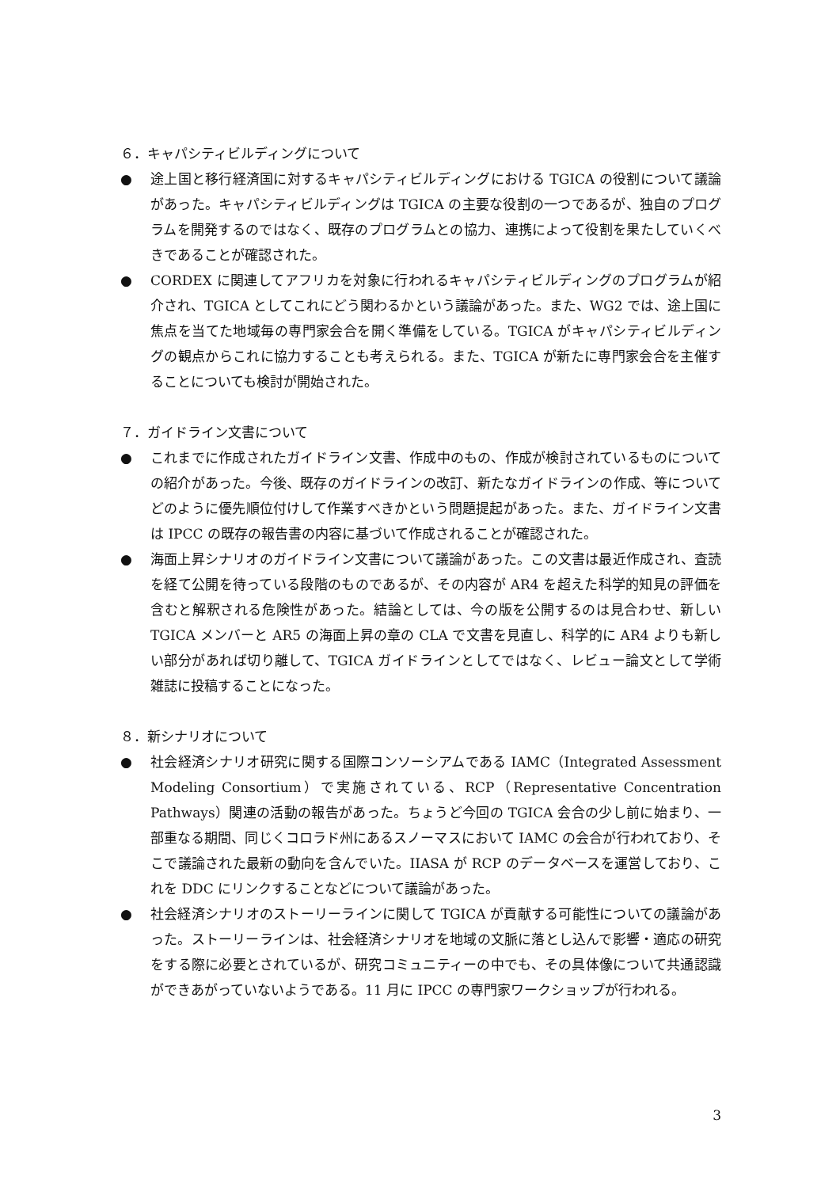６．キャパシティビルディングについて
● 途上国と移行経済国に対するキャパシティビルディングにおける TGICA の役割について議論があった。キャパシティビルディングは TGICA の主要な役割の一つであるが、独自のプログラムを開発するのではなく、既存のプログラムとの協力、連携によって役割を果たしていくべきであることが確認された。
● CORDEX に関連してアフリカを対象に行われるキャパシティビルディングのプログラムが紹介され、TGICA としてこれにどう関わるかという議論があった。また、WG2 では、途上国に焦点を当てた地域毎の専門家会合を開く準備をしている。TGICA がキャパシティビルディングの観点からこれに協力することも考えられる。また、TGICA が新たに専門家会合を主催することについても検討が開始された。
７．ガイドライン文書について
● これまでに作成されたガイドライン文書、作成中のもの、作成が検討されているものについての紹介があった。今後、既存のガイドラインの改訂、新たなガイドラインの作成、等についてどのように優先順位付けして作業すべきかという問題提起があった。また、ガイドライン文書は IPCC の既存の報告書の内容に基づいて作成されることが確認された。
● 海面上昇シナリオのガイドライン文書について議論があった。この文書は最近作成され、査読を経て公開を待っている段階のものであるが、その内容が AR4 を超えた科学的知見の評価を含むと解釈される危険性があった。結論としては、今の版を公開するのは見合わせ、新しい TGICA メンバーと AR5 の海面上昇の章の CLA で文書を見直し、科学的に AR4 よりも新しい部分があれば切り離して、TGICA ガイドラインとしてではなく、レビュー論文として学術雑誌に投稿することになった。
８．新シナリオについて
● 社会経済シナリオ研究に関する国際コンソーシアムである IAMC（Integrated Assessment Modeling Consortium）で実施されている、RCP（Representative Concentration Pathways）関連の活動の報告があった。ちょうど今回の TGICA 会合の少し前に始まり、一部重なる期間、同じくコロラド州にあるスノーマスにおいて IAMC の会合が行われており、そこで議論された最新の動向を含んでいた。IIASA が RCP のデータベースを運営しており、これを DDC にリンクすることなどについて議論があった。
● 社会経済シナリオのストーリーラインに関して TGICA が貢献する可能性についての議論があった。ストーリーラインは、社会経済シナリオを地域の文脈に落とし込んで影響・適応の研究をする際に必要とされているが、研究コミュニティーの中でも、その具体像について共通認識ができあがっていないようである。11 月に IPCC の専門家ワークショップが行われる。
3